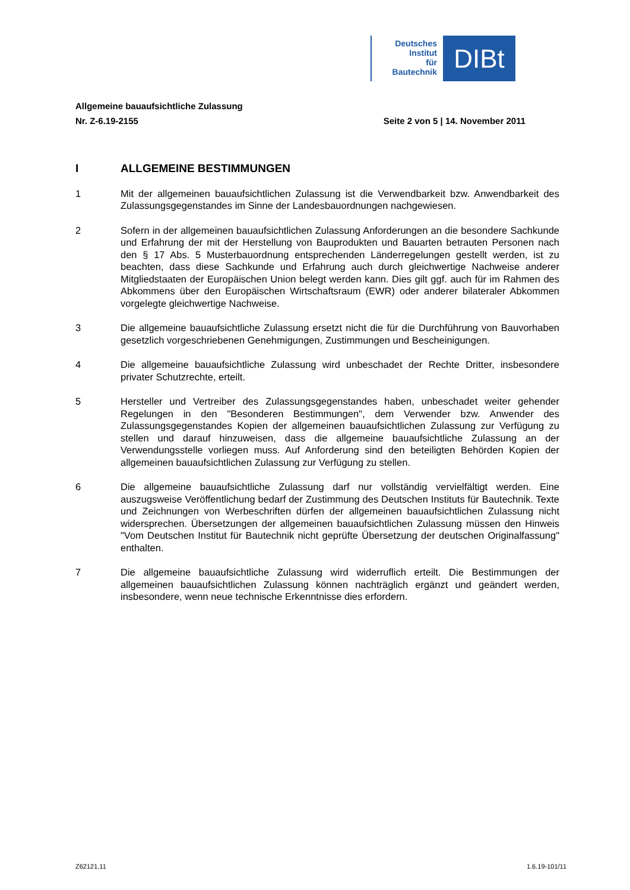Deutsches
Institut
für
Bautechnik
DIBt
Allgemeine bauaufsichtliche Zulassung
Nr. Z-6.19-2155 Seite 2 von 5 | 14. November 2011
I ALLGEMEINE BESTIMMUNGEN
1 Mit der allgemeinen bauaufsichtlichen Zulassung ist die Verwendbarkeit bzw. Anwendbarkeit des Zulassungsgegenstandes im Sinne der Landesbauordnungen nachgewiesen.
2 Sofern in der allgemeinen bauaufsichtlichen Zulassung Anforderungen an die besondere Sachkunde und Erfahrung der mit der Herstellung von Bauprodukten und Bauarten betrauten Personen nach den § 17 Abs. 5 Musterbauordnung entsprechenden Länderregelungen gestellt werden, ist zu beachten, dass diese Sachkunde und Erfahrung auch durch gleichwertige Nachweise anderer Mitgliedstaaten der Europäischen Union belegt werden kann. Dies gilt ggf. auch für im Rahmen des Abkommens über den Europäischen Wirtschaftsraum (EWR) oder anderer bilateraler Abkommen vorgelegte gleichwertige Nachweise.
3 Die allgemeine bauaufsichtliche Zulassung ersetzt nicht die für die Durchführung von Bauvorhaben gesetzlich vorgeschriebenen Genehmigungen, Zustimmungen und Bescheinigungen.
4 Die allgemeine bauaufsichtliche Zulassung wird unbeschadet der Rechte Dritter, insbesondere privater Schutzrechte, erteilt.
5 Hersteller und Vertreiber des Zulassungsgegenstandes haben, unbeschadet weiter gehender Regelungen in den "Besonderen Bestimmungen", dem Verwender bzw. Anwender des Zulassungsgegenstandes Kopien der allgemeinen bauaufsichtlichen Zulassung zur Verfügung zu stellen und darauf hinzuweisen, dass die allgemeine bauaufsichtliche Zulassung an der Verwendungsstelle vorliegen muss. Auf Anforderung sind den beteiligten Behörden Kopien der allgemeinen bauaufsichtlichen Zulassung zur Verfügung zu stellen.
6 Die allgemeine bauaufsichtliche Zulassung darf nur vollständig vervielfältigt werden. Eine auszugsweise Veröffentlichung bedarf der Zustimmung des Deutschen Instituts für Bautechnik. Texte und Zeichnungen von Werbeschriften dürfen der allgemeinen bauaufsichtlichen Zulassung nicht widersprechen. Übersetzungen der allgemeinen bauaufsichtlichen Zulassung müssen den Hinweis "Vom Deutschen Institut für Bautechnik nicht geprüfte Übersetzung der deutschen Originalfassung" enthalten.
7 Die allgemeine bauaufsichtliche Zulassung wird widerruflich erteilt. Die Bestimmungen der allgemeinen bauaufsichtlichen Zulassung können nachträglich ergänzt und geändert werden, insbesondere, wenn neue technische Erkenntnisse dies erfordern.
Z62121.11 1.6.19-101/11